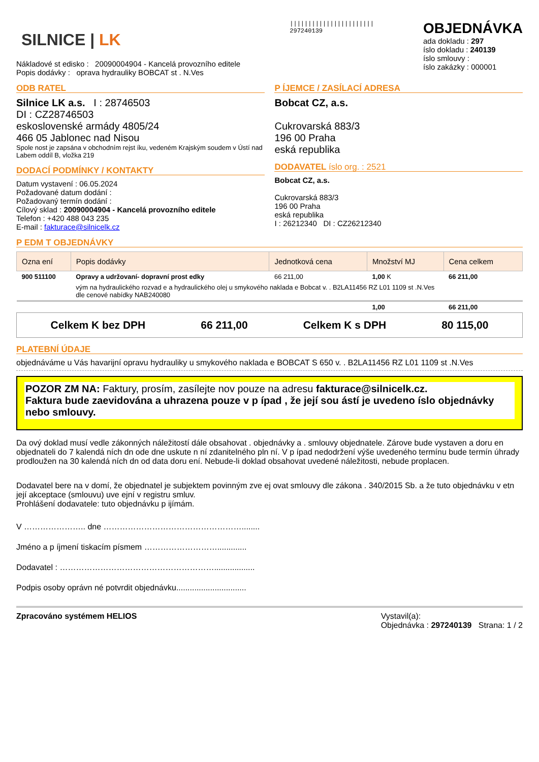SILNICE | LK
Nákladové st edisko : 20090004904 - Kancelá provozního editele
Popis dodávky : oprava hydrauliky BOBCAT st . N.Ves
|||||||||||||||||||||||
297240139
OBJEDNÁVKA
ada dokladu : 297
íslo dokladu : 240139
íslo smlouvy :
íslo zakázky : 000001
ODB RATEL
Silnice LK a.s. I : 28746503
DI : CZ28746503
eskoslovenské armády 4805/24
466 05 Jablonec nad Nisou
Spole nost je zapsána v obchodním rejst íku, vedeném Krajským soudem v Ústí nad Labem oddíl B, vložka 219
DODACÍ PODMÍNKY / KONTAKTY
Datum vystavení : 06.05.2024
Požadované datum dodání :
Požadovaný termín dodání :
Cílový sklad : 20090004904 - Kancelá provozního editele
Telefon : +420 488 043 235
E-mail : fakturace@silnicelk.cz
P ÍJEMCE / ZASÍLACÍ ADRESA
Bobcat CZ, a.s.
Cukrovarská 883/3
196 00 Praha
eská republika
DODAVATEL íslo org. : 2521
Bobcat CZ, a.s.
Cukrovarská 883/3
196 00 Praha
eská republika
I : 26212340 DI : CZ26212340
P EDM T OBJEDNÁVKY
| Ozna ení | Popis dodávky | Jednotková cena | Množství MJ | Cena celkem |
| --- | --- | --- | --- | --- |
| 900 511100 | Opravy a udržovaní- dopravní prost edky | 66 211,00 | 1,00 K | 66 211,00 |
| | vým na hydraulického rozvad e a hydraulického olej u smykového naklada e Bobcat v. . B2LA11456 RZ L01 1109 st .N.Ves dle cenové nabídky NAB240080 | | | |
| | | | 1,00 | 66 211,00 |
Celkem K bez DPH 66 211,00 Celkem K s DPH 80 115,00
PLATEBNÍ ÚDAJE
objednáváme u Vás havarijní opravu hydrauliky u smykového naklada e BOBCAT S 650 v. . B2LA11456 RZ L01 1109 st .N.Ves
POZOR ZM NA: Faktury, prosím, zasílejte nov pouze na adresu fakturace@silnicelk.cz.
Faktura bude zaevidována a uhrazena pouze v p ípad , že její sou ástí je uvedeno íslo objednávky nebo smlouvy.
Da ový doklad musí vedle zákonných náležitostí dále obsahovat . objednávky a . smlouvy objednatele. Zárove bude vystaven a doru en objednateli do 7 kalendá ních dn ode dne uskute n ní zdanitelného pln ní. V p ípad nedodržení výše uvedeného termínu bude termín úhrady prodloužen na 30 kalendá ních dn od data doru ení. Nebude-li doklad obsahovat uvedené náležitosti, nebude proplacen.
Dodavatel bere na v domí, že objednatel je subjektem povinným zve ej ovat smlouvy dle zákona . 340/2015 Sb. a že tuto objednávku v etn její akceptace (smlouvu) uve ejní v registru smluv.
Prohlášení dodavatele: tuto objednávku p ijímám.
V ………………….. dne ……………………………………………........
Jméno a p íjmení tiskacím písmem ……………………….............
Dodavatel : …………………………………………………..................
Podpis osoby oprávn né potvrdit objednávku...............................
Zpracováno systémem HELIOS Vystavil(a):
Objednávka : 297240139 Strana: 1 / 2